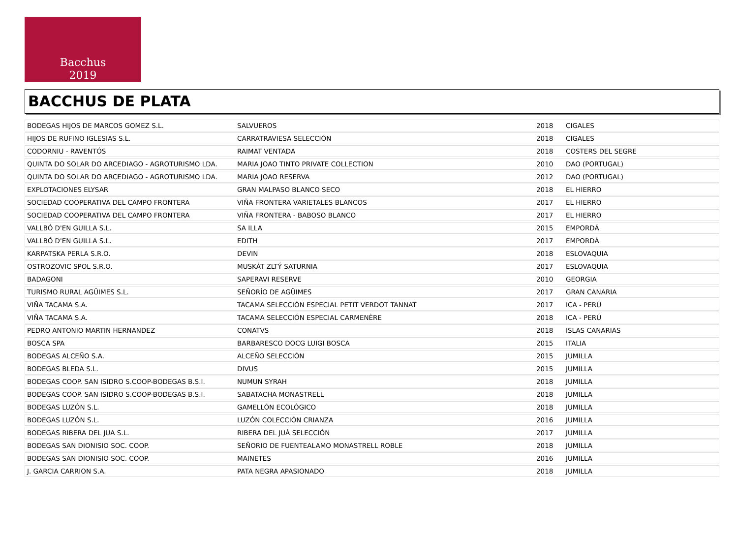Bacchus
2019
BACCHUS DE PLATA
| BODEGAS HIJOS DE MARCOS GOMEZ S.L. | SALVUEROS | 2018 | CIGALES |
| HIJOS DE RUFINO IGLESIAS S.L. | CARRATRAVIESA SELECCIÓN | 2018 | CIGALES |
| CODORNIU - RAVENTÓS | RAIMAT VENTADA | 2018 | COSTERS DEL SEGRE |
| QUINTA DO SOLAR DO ARCEDIAGO - AGROTURISMO LDA. | MARIA JOAO TINTO PRIVATE COLLECTION | 2010 | DAO (PORTUGAL) |
| QUINTA DO SOLAR DO ARCEDIAGO - AGROTURISMO LDA. | MARIA JOAO RESERVA | 2012 | DAO (PORTUGAL) |
| EXPLOTACIONES ELYSAR | GRAN MALPASO BLANCO SECO | 2018 | EL HIERRO |
| SOCIEDAD COOPERATIVA DEL CAMPO FRONTERA | VIÑA FRONTERA VARIETALES BLANCOS | 2017 | EL HIERRO |
| SOCIEDAD COOPERATIVA DEL CAMPO FRONTERA | VIÑA FRONTERA - BABOSO BLANCO | 2017 | EL HIERRO |
| VALLBÓ D'EN GUILLA S.L. | SA ILLA | 2015 | EMPORDÁ |
| VALLBÓ D'EN GUILLA S.L. | EDITH | 2017 | EMPORDÁ |
| KARPATSKA PERLA S.R.O. | DEVIN | 2018 | ESLOVAQUIA |
| OSTROZOVIC SPOL S.R.O. | MUSKÁT ZLTÝ SATURNIA | 2017 | ESLOVAQUIA |
| BADAGONI | SAPERAVI RESERVE | 2010 | GEORGIA |
| TURISMO RURAL AGÜIMES S.L. | SEÑORÍO DE AGÜIMES | 2017 | GRAN CANARIA |
| VIÑA TACAMA S.A. | TACAMA SELECCIÓN ESPECIAL PETIT VERDOT TANNAT | 2017 | ICA - PERÚ |
| VIÑA TACAMA S.A. | TACAMA SELECCIÓN ESPECIAL CARMENÈRE | 2018 | ICA - PERÚ |
| PEDRO ANTONIO MARTIN HERNANDEZ | CONATVS | 2018 | ISLAS CANARIAS |
| BOSCA SPA | BARBARESCO DOCG LUIGI BOSCA | 2015 | ITALIA |
| BODEGAS ALCEÑO S.A. | ALCEÑO SELECCIÓN | 2015 | JUMILLA |
| BODEGAS BLEDA S.L. | DIVUS | 2015 | JUMILLA |
| BODEGAS COOP. SAN ISIDRO S.COOP-BODEGAS B.S.I. | NUMUN SYRAH | 2018 | JUMILLA |
| BODEGAS COOP. SAN ISIDRO S.COOP-BODEGAS B.S.I. | SABATACHA MONASTRELL | 2018 | JUMILLA |
| BODEGAS LUZÓN S.L. | GAMELLÓN ECOLÓGICO | 2018 | JUMILLA |
| BODEGAS LUZÓN S.L. | LUZÓN COLECCIÓN CRIANZA | 2016 | JUMILLA |
| BODEGAS RIBERA DEL JUA S.L. | RIBERA DEL JUÁ SELECCIÓN | 2017 | JUMILLA |
| BODEGAS SAN DIONISIO SOC. COOP. | SEÑORIO DE FUENTEALAMO MONASTRELL ROBLE | 2018 | JUMILLA |
| BODEGAS SAN DIONISIO SOC. COOP. | MAINETES | 2016 | JUMILLA |
| J. GARCIA CARRION S.A. | PATA NEGRA APASIONADO | 2018 | JUMILLA |